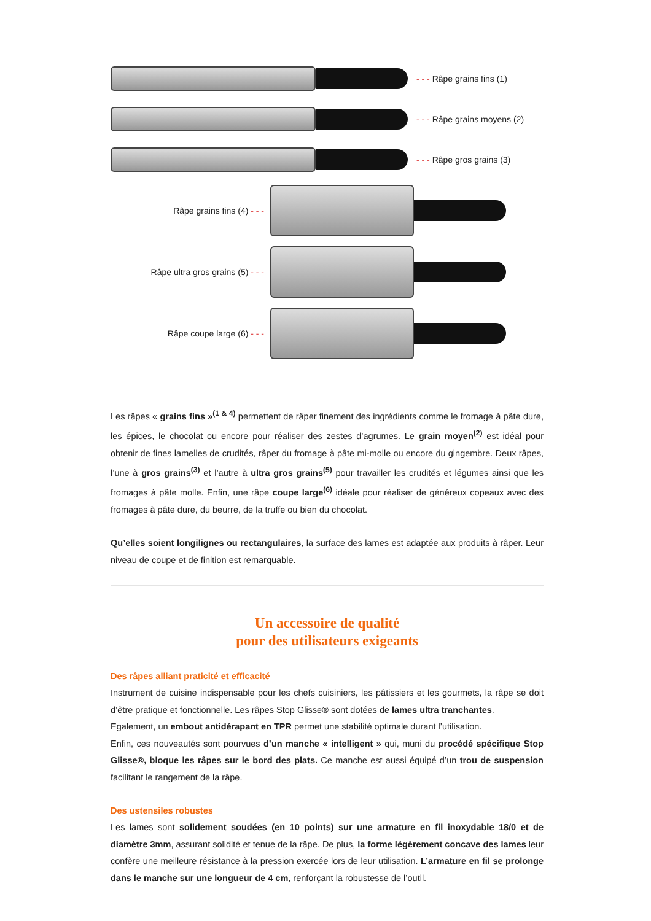- - - Râpe grains fins (1)
- - - Râpe grains moyens (2)
- - - Râpe gros grains (3)
Râpe grains fins (4) - - -
Râpe ultra gros grains (5) - - -
Râpe coupe large (6) - - -
Les râpes « grains fins »<sup>(1 & 4)</sup> permettent de râper finement des ingrédients comme le fromage à pâte dure, les épices, le chocolat ou encore pour réaliser des zestes d’agrumes. Le grain moyen<sup>(2)</sup> est idéal pour obtenir de fines lamelles de crudités, râper du fromage à pâte mi-molle ou encore du gingembre. Deux râpes, l’une à gros grains<sup>(3)</sup> et l’autre à ultra gros grains<sup>(5)</sup> pour travailler les crudités et légumes ainsi que les fromages à pâte molle. Enfin, une râpe coupe large<sup>(6)</sup> idéale pour réaliser de généreux copeaux avec des fromages à pâte dure, du beurre, de la truffe ou bien du chocolat.
Qu’elles soient longilignes ou rectangulaires, la surface des lames est adaptée aux produits à râper. Leur niveau de coupe et de finition est remarquable.
Un accessoire de qualité
pour des utilisateurs exigeants
Des râpes alliant praticité et efficacité
Instrument de cuisine indispensable pour les chefs cuisiniers, les pâtissiers et les gourmets, la râpe se doit d’être pratique et fonctionnelle. Les râpes Stop Glisse® sont dotées de lames ultra tranchantes.
Egalement, un embout antidérapant en TPR permet une stabilité optimale durant l’utilisation.
Enfin, ces nouveautés sont pourvues d’un manche « intelligent » qui, muni du procédé spécifique Stop Glisse®, bloque les râpes sur le bord des plats. Ce manche est aussi équipé d’un trou de suspension facilitant le rangement de la râpe.
Des ustensiles robustes
Les lames sont solidement soudées (en 10 points) sur une armature en fil inoxydable 18/0 et de diamètre 3mm, assurant solidité et tenue de la râpe. De plus, la forme légèrement concave des lames leur confère une meilleure résistance à la pression exercée lors de leur utilisation. L’armature en fil se prolonge dans le manche sur une longueur de 4 cm, renforçant la robustesse de l’outil.